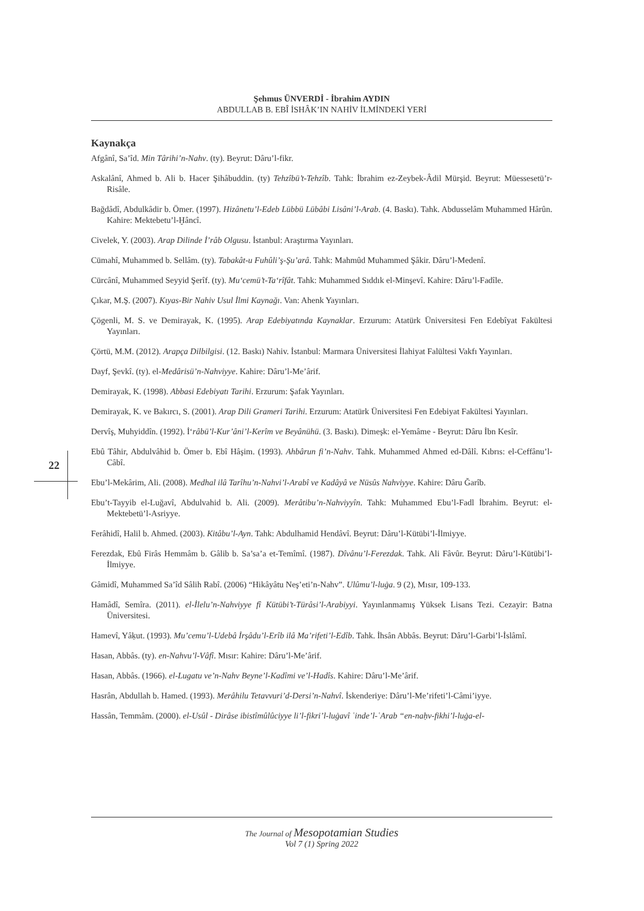Şehmus ÜNVERDİ - İbrahim AYDIN
ABDULLAB B. EBÎ İSHÂK’IN NAHİV İLMİNDEKİ YERİ
22
Kaynakça
Afgânî, Sa’îd. Min Târihi’n-Nahv. (ty). Beyrut: Dâru’l-fikr.
Askalânî, Ahmed b. Ali b. Hacer Şihâbuddin. (ty) Tehzîbü’t-Tehzîb. Tahk: İbrahim ez-Zeybek-Âdil Mürşid. Beyrut: Müessesetü’r-Risâle.
Bağdâdî, Abdulkâdir b. Ömer. (1997). Hizânetu’l-Edeb Lübbü Lübâbi Lisâni’l-Arab. (4. Baskı). Tahk. Abdusselâm Muhammed Hârûn. Kahire: Mektebetu’l-Ḫâncî.
Civelek, Y. (2003). Arap Dilinde İ’râb Olgusu. İstanbul: Araştırma Yayınları.
Cümahî, Muhammed b. Sellâm. (ty). Tabakât-u Fuhûli’ş-Şu’arâ. Tahk: Mahmûd Muhammed Şâkir. Dâru’l-Medenî.
Cürcânî, Muhammed Seyyid Şerîf. (ty). Mu‘cemü’t-Ta‘rîfât. Tahk: Muhammed Sıddık el-Minşevî. Kahire: Dâru’l-Fadîle.
Çıkar, M.Ş. (2007). Kıyas-Bir Nahiv Usul İlmi Kaynağı. Van: Ahenk Yayınları.
Çögenli, M. S. ve Demirayak, K. (1995). Arap Edebiyatında Kaynaklar. Erzurum: Atatürk Üniversitesi Fen Edebîyat Fakültesi Yayınları.
Çörtü, M.M. (2012). Arapça Dilbilgisi. (12. Baskı) Nahiv. İstanbul: Marmara Üniversitesi İlahiyat Falültesi Vakfı Yayınları.
Dayf, Şevkî. (ty). el-Medârisü’n-Nahviyye. Kahire: Dâru’l-Me’ârif.
Demirayak, K. (1998). Abbasi Edebiyatı Tarihi. Erzurum: Şafak Yayınları.
Demirayak, K. ve Bakırcı, S. (2001). Arap Dili Grameri Tarihi. Erzurum: Atatürk Üniversitesi Fen Edebiyat Fakültesi Yayınları.
Dervîş, Muhyiddîn. (1992). İ‘râbü’l-Kur’âni’l-Kerîm ve Beyânühü. (3. Baskı). Dimeşk: el-Yemâme - Beyrut: Dâru İbn Kesîr.
Ebû Tâhir, Abdulvâhid b. Ömer b. Ebî Hâşim. (1993). Ahbârun fi’n-Nahv. Tahk. Muhammed Ahmed ed-Dâlî. Kıbrıs: el-Ceffânu’l-Câbî.
Ebu’l-Mekârim, Ali. (2008). Medhal ilâ Tarîhu’n-Nahvi’l-Arabî ve Kadâyâ ve Nüsûs Nahviyye. Kahire: Dâru Ğarîb.
Ebu’t-Tayyib el-Luğavî, Abdulvahid b. Ali. (2009). Merâtibu’n-Nahviyyîn. Tahk: Muhammed Ebu’l-Fadl İbrahim. Beyrut: el-Mektebetü’l-Asriyye.
Ferâhidî, Halil b. Ahmed. (2003). Kitâbu’l-Ayn. Tahk: Abdulhamid Hendâvî. Beyrut: Dâru’l-Kütübi’l-İlmiyye.
Ferezdak, Ebû Firâs Hemmâm b. Gâlib b. Sa’sa’a et-Temîmî. (1987). Dîvânu’l-Ferezdak. Tahk. Ali Fâvûr. Beyrut: Dâru’l-Kütübi’l-İlmiyye.
Gâmidî, Muhammed Sa’îd Sâlih Rabî. (2006) “Hikâyâtu Neş’eti’n-Nahv”. Ulûmu’l-luġa. 9 (2), Mısır, 109-133.
Hamâdî, Semîra. (2011). el-İlelu’n-Nahviyye fî Kütübi’t-Türâsi’l-Arabiyyi. Yayınlanmamış Yüksek Lisans Tezi. Cezayir: Batna Üniversitesi.
Hamevî, Yâḳut. (1993). Mu’cemu’l-Udebâ İrşâdu’l-Erîb ilâ Ma’rifeti’l-Edîb. Tahk. İhsân Abbâs. Beyrut: Dâru’l-Garbi’l-İslâmî.
Hasan, Abbâs. (ty). en-Nahvu’l-Vâfî. Mısır: Kahire: Dâru’l-Me’ârif.
Hasan, Abbâs. (1966). el-Lugatu ve’n-Nahv Beyne’l-Kadîmi ve’l-Hadîs. Kahire: Dâru’l-Me’ârif.
Hasrân, Abdullah b. Hamed. (1993). Merâhilu Tetavvuri’d-Dersi’n-Nahvî. İskenderiye: Dâru’l-Me’rifeti’l-Câmi’iyye.
Hassân, Temmâm. (2000). el-Usûl - Dirâse ibistîmûlûciyye li’l-fikri’l-luġavî ʿinde’l-ʿArab “en-naḥv-fikhi’l-luġa-el-
The Journal of Mesopotamian Studies
Vol 7 (1) Spring 2022